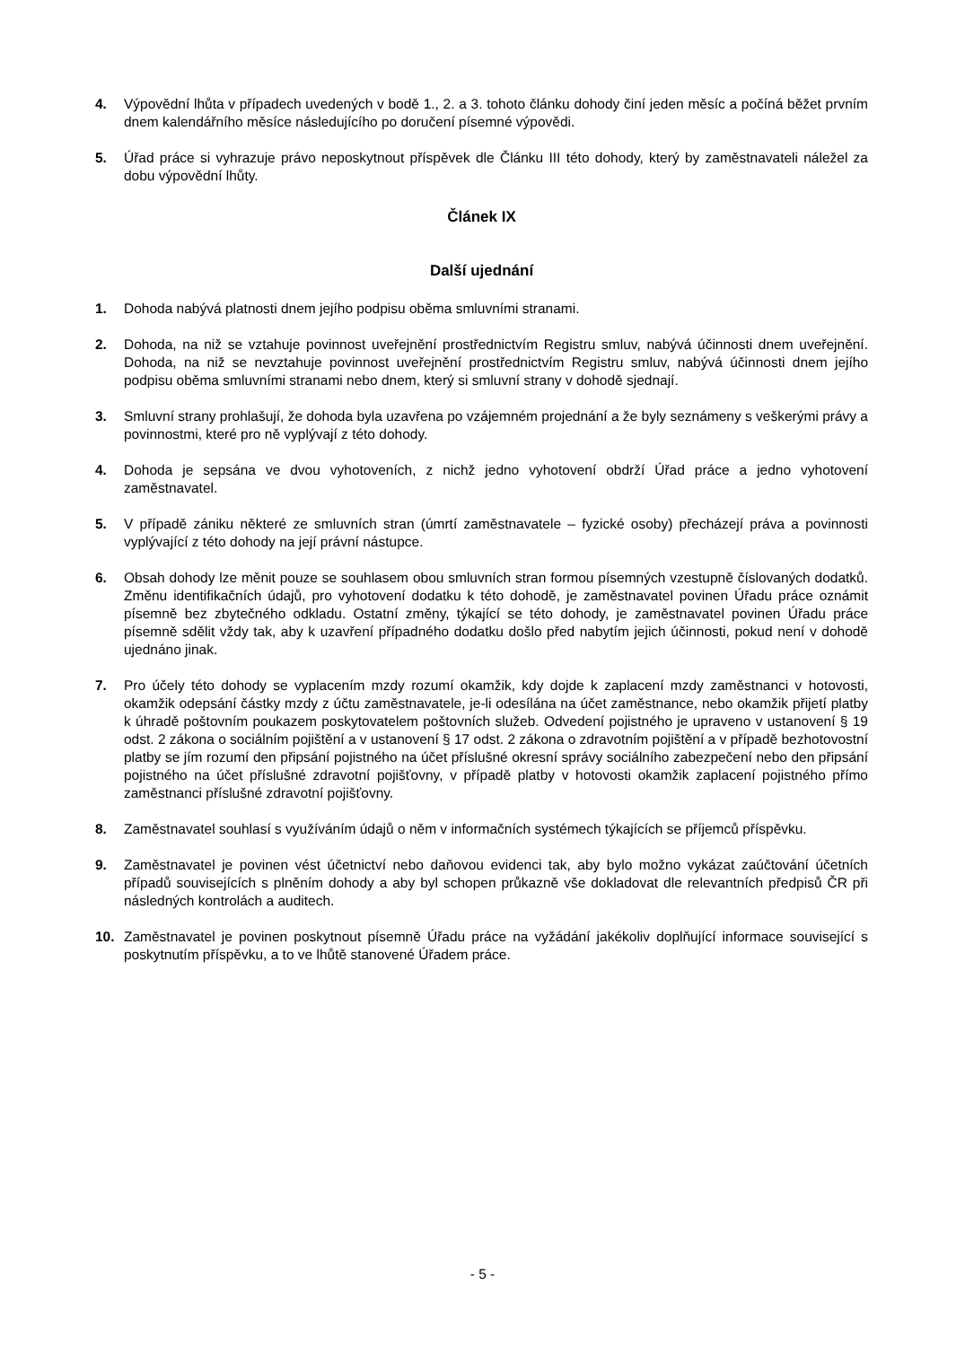4. Výpovědní lhůta v případech uvedených v bodě 1., 2. a 3. tohoto článku dohody činí jeden měsíc a počíná běžet prvním dnem kalendářního měsíce následujícího po doručení písemné výpovědi.
5. Úřad práce si vyhrazuje právo neposkytnout příspěvek dle Článku III této dohody, který by zaměstnavateli náležel za dobu výpovědní lhůty.
Článek IX
Další ujednání
1. Dohoda nabývá platnosti dnem jejího podpisu oběma smluvními stranami.
2. Dohoda, na niž se vztahuje povinnost uveřejnění prostřednictvím Registru smluv, nabývá účinnosti dnem uveřejnění. Dohoda, na niž se nevztahuje povinnost uveřejnění prostřednictvím Registru smluv, nabývá účinnosti dnem jejího podpisu oběma smluvními stranami nebo dnem, který si smluvní strany v dohodě sjednají.
3. Smluvní strany prohlašují, že dohoda byla uzavřena po vzájemném projednání a že byly seznámeny s veškerými právy a povinnostmi, které pro ně vyplývají z této dohody.
4. Dohoda je sepsána ve dvou vyhotoveních, z nichž jedno vyhotovení obdrží Úřad práce a jedno vyhotovení zaměstnavatel.
5. V případě zániku některé ze smluvních stran (úmrtí zaměstnavatele – fyzické osoby) přecházejí práva a povinnosti vyplývající z této dohody na její právní nástupce.
6. Obsah dohody lze měnit pouze se souhlasem obou smluvních stran formou písemných vzestupně číslovaných dodatků. Změnu identifikačních údajů, pro vyhotovení dodatku k této dohodě, je zaměstnavatel povinen Úřadu práce oznámit písemně bez zbytečného odkladu. Ostatní změny, týkající se této dohody, je zaměstnavatel povinen Úřadu práce písemně sdělit vždy tak, aby k uzavření případného dodatku došlo před nabytím jejich účinnosti, pokud není v dohodě ujednáno jinak.
7. Pro účely této dohody se vyplacením mzdy rozumí okamžik, kdy dojde k zaplacení mzdy zaměstnanci v hotovosti, okamžik odepsání částky mzdy z účtu zaměstnavatele, je-li odesílána na účet zaměstnance, nebo okamžik přijetí platby k úhradě poštovním poukazem poskytovatelem poštovních služeb. Odvedení pojistného je upraveno v ustanovení § 19 odst. 2 zákona o sociálním pojištění a v ustanovení § 17 odst. 2 zákona o zdravotním pojištění a v případě bezhotovostní platby se jím rozumí den připsání pojistného na účet příslušné okresní správy sociálního zabezpečení nebo den připsání pojistného na účet příslušné zdravotní pojišťovny, v případě platby v hotovosti okamžik zaplacení pojistného přímo zaměstnanci příslušné zdravotní pojišťovny.
8. Zaměstnavatel souhlasí s využíváním údajů o něm v informačních systémech týkajících se příjemců příspěvku.
9. Zaměstnavatel je povinen vést účetnictví nebo daňovou evidenci tak, aby bylo možno vykázat zaúčtování účetních případů souvisejících s plněním dohody a aby byl schopen průkazně vše dokladovat dle relevantních předpisů ČR při následných kontrolách a auditech.
10. Zaměstnavatel je povinen poskytnout písemně Úřadu práce na vyžádání jakékoliv doplňující informace související s poskytnutím příspěvku, a to ve lhůtě stanovené Úřadem práce.
- 5 -